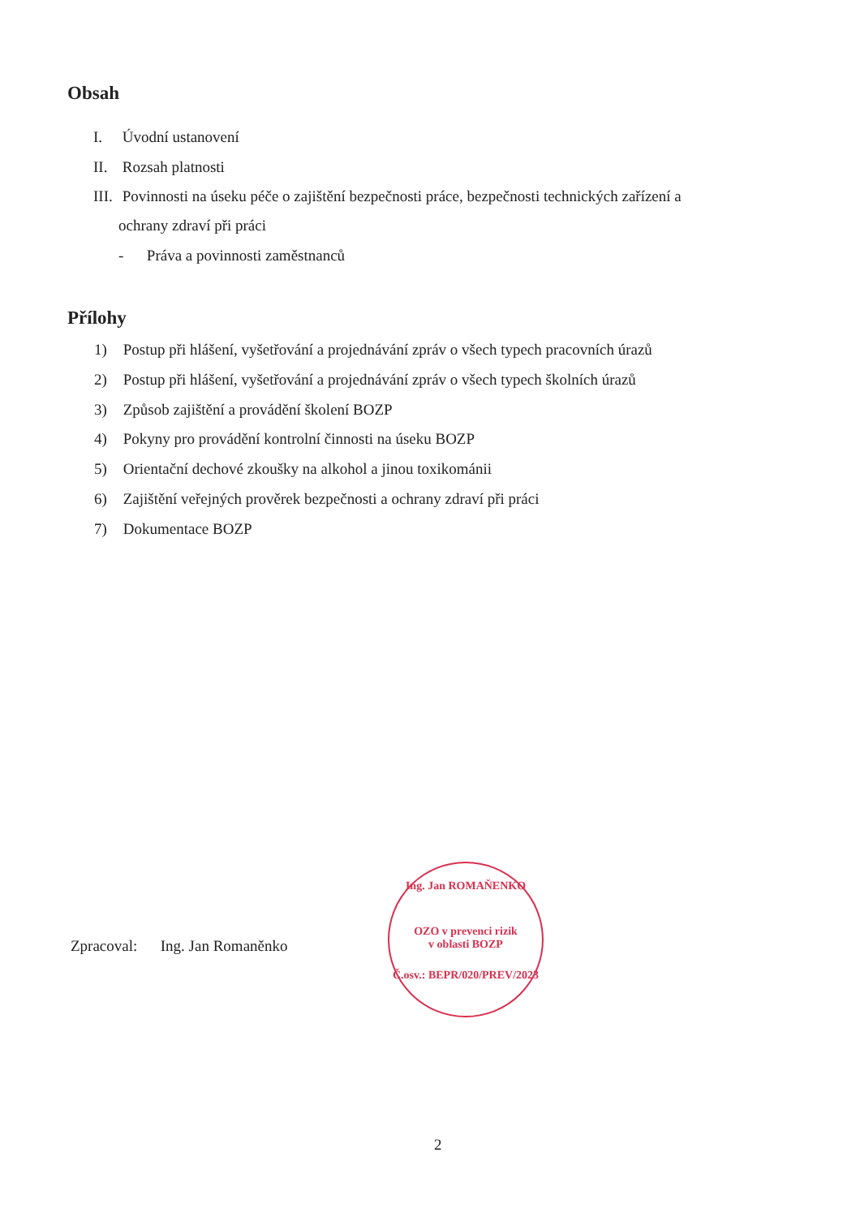Obsah
I. Úvodní ustanovení
II. Rozsah platnosti
III. Povinnosti na úseku péče o zajištění bezpečnosti práce, bezpečnosti technických zařízení a
ochrany zdraví při práci
- Práva a povinnosti zaměstnanců
Přílohy
1) Postup při hlášení, vyšetřování a projednávání zpráv o všech typech pracovních úrazů
2) Postup při hlášení, vyšetřování a projednávání zpráv o všech typech školních úrazů
3) Způsob zajištění a provádění školení BOZP
4) Pokyny pro provádění kontrolní činnosti na úseku BOZP
5) Orientační dechové zkoušky na alkohol a jinou toxikománii
6) Zajištění veřejných prověrek bezpečnosti a ochrany zdraví při práci
7) Dokumentace BOZP
Zpracoval: Ing. Jan Romaněnko
Ing. Jan ROMAŇENKO
OZO v prevenci rizik
v oblasti BOZP
Č.osv.: BEPR/020/PREV/2023
2